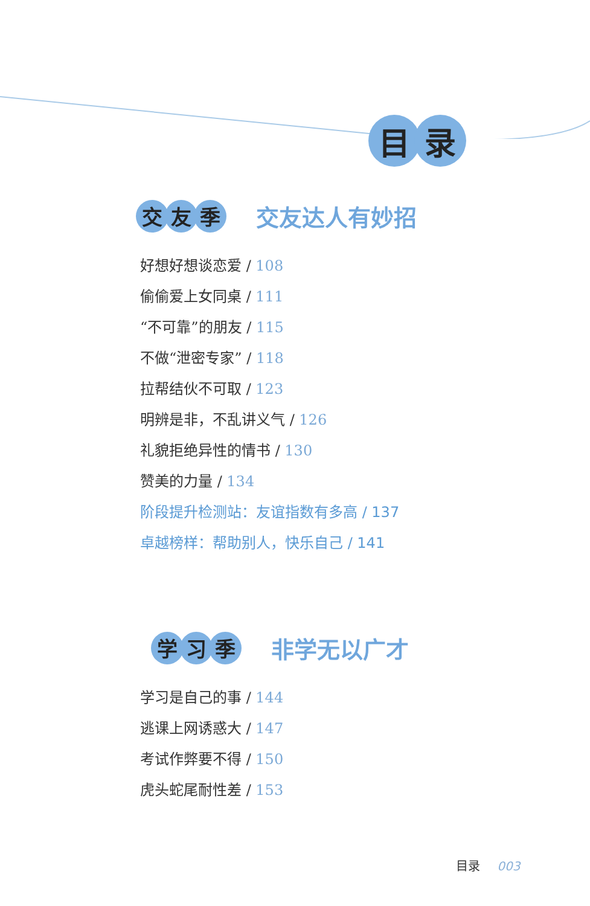目 录
交 友 季
交友达人有妙招
好想好想谈恋爱 / 108
偷偷爱上女同桌 / 111
“不可靠”的朋友 / 115
不做“泄密专家” / 118
拉帮结伙不可取 / 123
明辨是非，不乱讲义气 / 126
礼貌拒绝异性的情书 / 130
赞美的力量 / 134
阶段提升检测站：友谊指数有多高 / 137
卓越榜样：帮助别人，快乐自己 / 141
学 习 季
非学无以广才
学习是自己的事 / 144
逃课上网诱惑大 / 147
考试作弊要不得 / 150
虎头蛇尾耐性差 / 153
目录 003